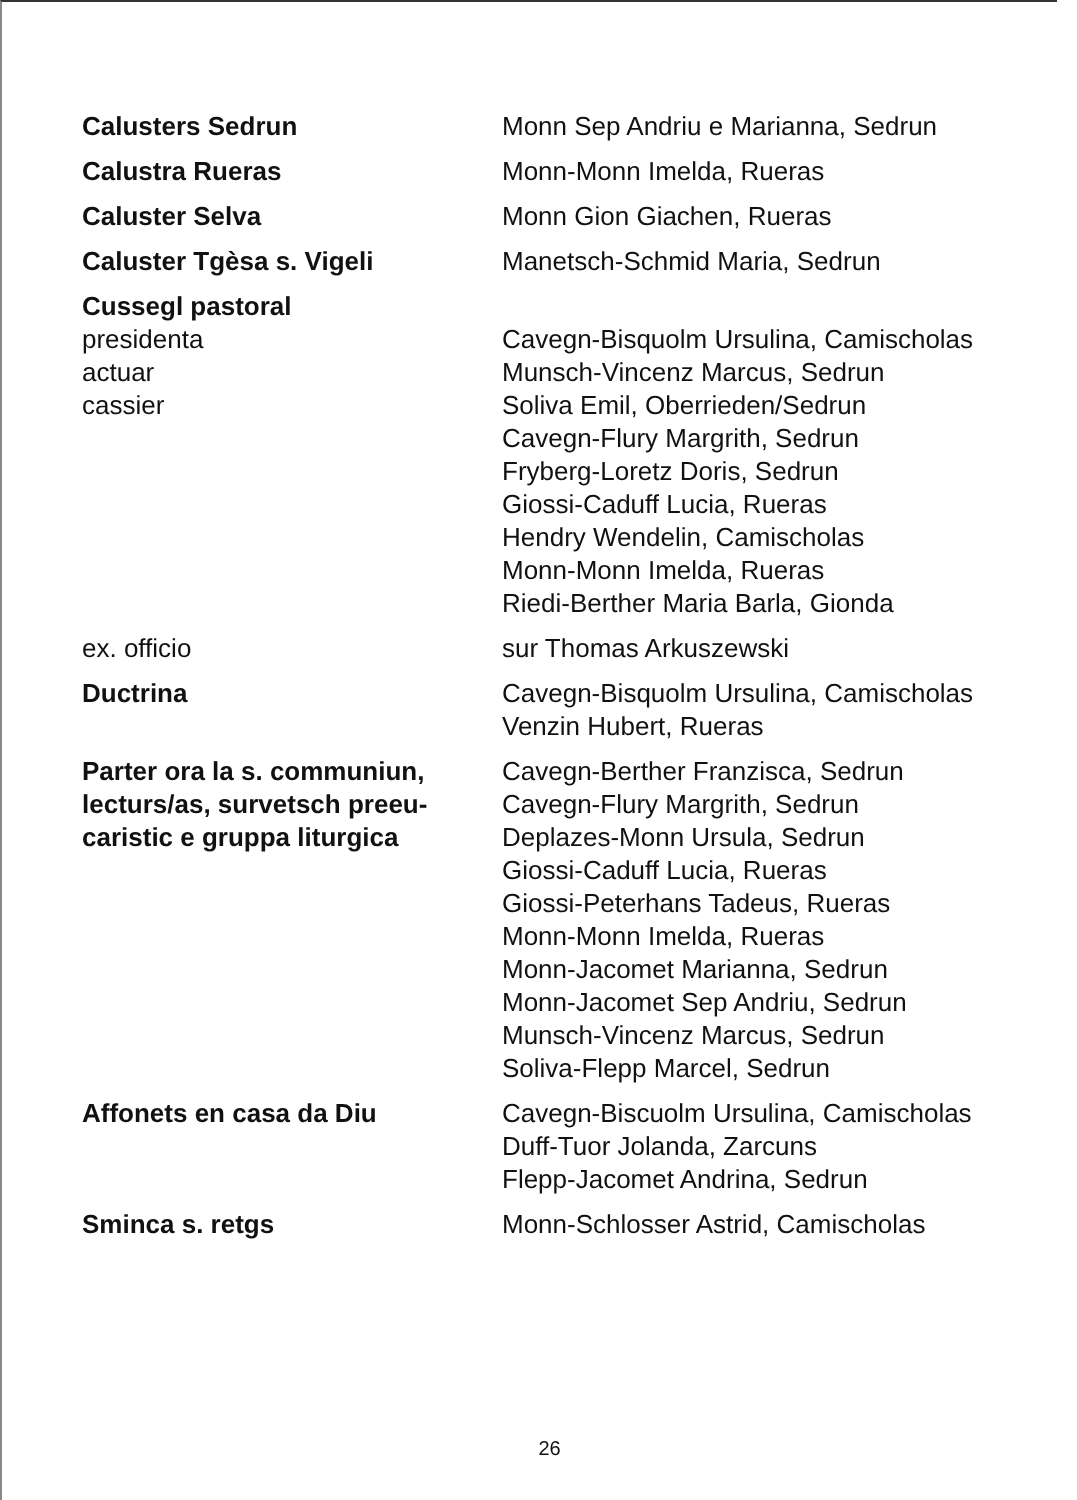Calusters Sedrun Monn Sep Andriu e Marianna, Sedrun
Calustra Rueras Monn-Monn Imelda, Rueras
Caluster Selva Monn Gion Giachen, Rueras
Caluster Tgèsa s. Vigeli Manetsch-Schmid Maria, Sedrun
Cussegl pastoral
presidenta
actuar
cassier
Cavegn-Bisquolm Ursulina, Camischolas
Munsch-Vincenz Marcus, Sedrun
Soliva Emil, Oberrieden/Sedrun
Cavegn-Flury Margrith, Sedrun
Fryberg-Loretz Doris, Sedrun
Giossi-Caduff Lucia, Rueras
Hendry Wendelin, Camischolas
Monn-Monn Imelda, Rueras
Riedi-Berther Maria Barla, Gionda
ex. officio sur Thomas Arkuszewski
Ductrina Cavegn-Bisquolm Ursulina, Camischolas
Venzin Hubert, Rueras
Parter ora la s. communiun, lecturs/as, survetsch preeu-caristic e gruppa liturgica
Cavegn-Berther Franzisca, Sedrun
Cavegn-Flury Margrith, Sedrun
Deplazes-Monn Ursula, Sedrun
Giossi-Caduff Lucia, Rueras
Giossi-Peterhans Tadeus, Rueras
Monn-Monn Imelda, Rueras
Monn-Jacomet Marianna, Sedrun
Monn-Jacomet Sep Andriu, Sedrun
Munsch-Vincenz Marcus, Sedrun
Soliva-Flepp Marcel, Sedrun
Affonets en casa da Diu Cavegn-Biscuolm Ursulina, Camischolas
Duff-Tuor Jolanda, Zarcuns
Flepp-Jacomet Andrina, Sedrun
Sminca s. retgs Monn-Schlosser Astrid, Camischolas
26